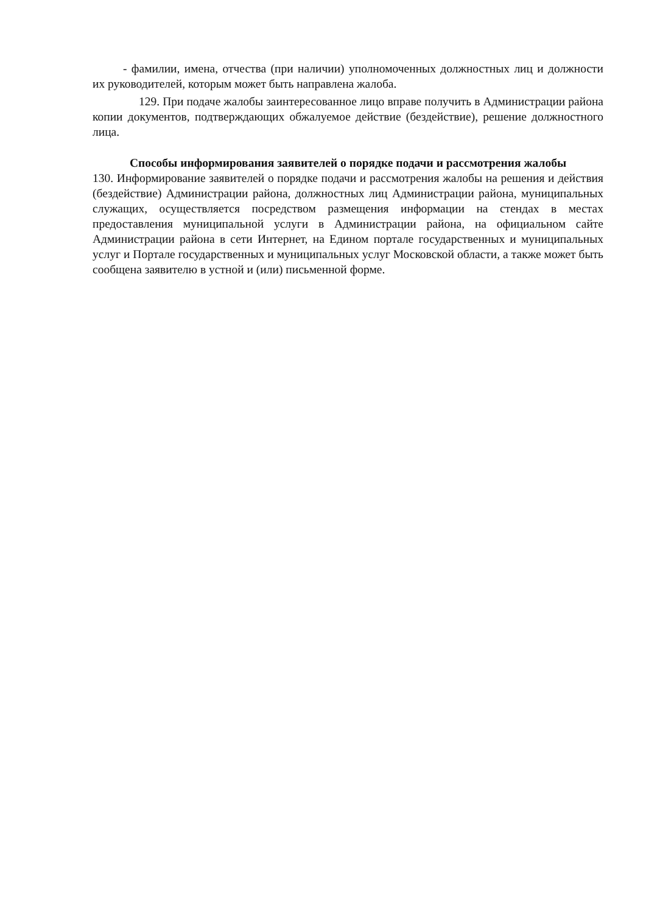- фамилии, имена, отчества (при наличии) уполномоченных должностных лиц и должности их руководителей, которым может быть направлена жалоба.
129. При подаче жалобы заинтересованное лицо вправе получить в Администрации района копии документов, подтверждающих обжалуемое действие (бездействие), решение должностного лица.
Способы информирования заявителей о порядке подачи и рассмотрения жалобы
130. Информирование заявителей о порядке подачи и рассмотрения жалобы на решения и действия (бездействие) Администрации района, должностных лиц Администрации района, муниципальных служащих, осуществляется посредством размещения информации на стендах в местах предоставления муниципальной услуги в Администрации района, на официальном сайте Администрации района в сети Интернет, на Едином портале государственных и муниципальных услуг и Портале государственных и муниципальных услуг Московской области, а также может быть сообщена заявителю в устной и (или) письменной форме.